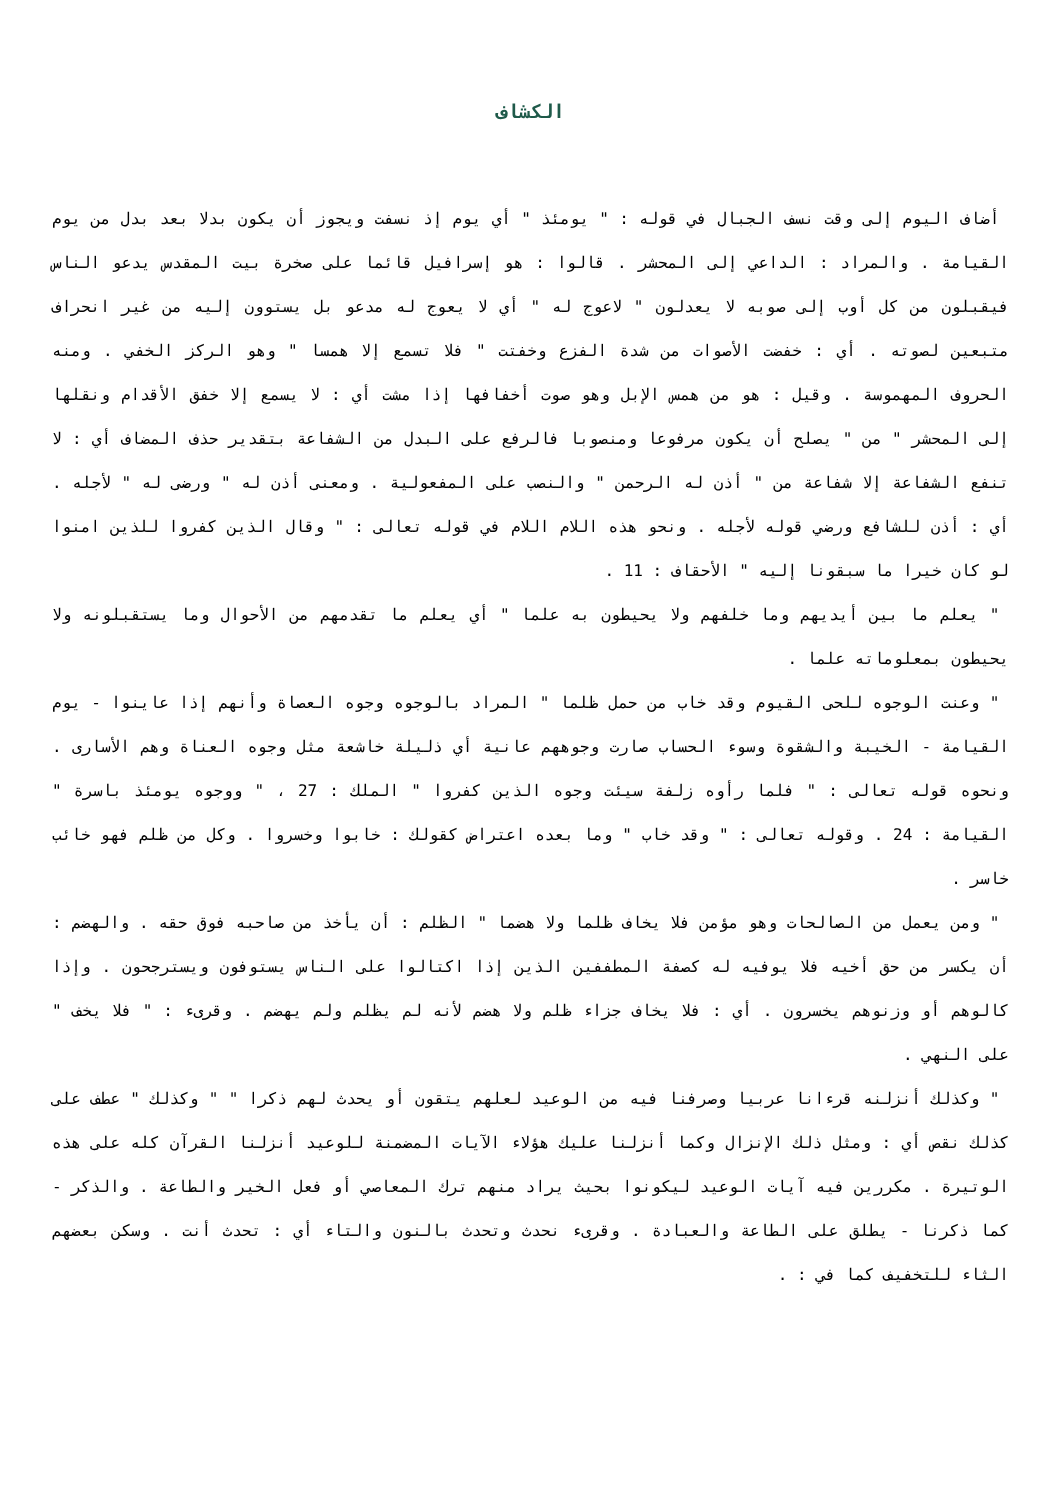الكشاف
أضاف اليوم إلى وقت نسف الجبال في قوله : " يومئذ " أي يوم إذ نسفت ويجوز أن يكون بدلا بعد بدل من يوم القيامة . والمراد : الداعي إلى المحشر . قالوا : هو إسرافيل قائما على صخرة بيت المقدس يدعو الناس فيقبلون من كل أوب إلى صوبه لا يعدلون " لاعوج له " أي لا يعوج له مدعو بل يستوون إليه من غير انحراف متبعين لصوته . أي : خفضت الأصوات من شدة الفزع وخفتت " فلا تسمع إلا همسا " وهو الركز الخفي . ومنه الحروف المهموسة . وقيل : هو من همس الإبل وهو صوت أخفافها إذا مشت أي : لا يسمع إلا خفق الأقدام ونقلها إلى المحشر " من " يصلح أن يكون مرفوعا ومنصوبا فالرفع على البدل من الشفاعة بتقدير حذف المضاف أي : لا تنفع الشفاعة إلا شفاعة من " أذن له الرحمن " والنصب على المفعولية . ومعنى أذن له " ورضى له " لأجله . أي : أذن للشافع ورضي قوله لأجله . ونحو هذه اللام اللام في قوله تعالى : " وقال الذين كفروا للذين امنوا لو كان خيرا ما سبقونا إليه " الأحقاف : 11 .
" يعلم ما بين أيديهم وما خلفهم ولا يحيطون به علما " أي يعلم ما تقدمهم من الأحوال وما يستقبلونه ولا يحيطون بمعلوماته علما .
" وعنت الوجوه للحى القيوم وقد خاب من حمل ظلما " المراد بالوجوه وجوه العصاة وأنهم إذا عاينوا - يوم القيامة - الخيبة والشقوة وسوء الحساب صارت وجوههم عانية أي ذليلة خاشعة مثل وجوه العناة وهم الأسارى . ونحوه قوله تعالى : " فلما رأوه زلفة سيئت وجوه الذين كفروا " الملك : 27 ، " ووجوه يومئذ باسرة " القيامة : 24 . وقوله تعالى : " وقد خاب " وما بعده اعتراض كقولك : خابوا وخسروا . وكل من ظلم فهو خائب خاسر .
" ومن يعمل من الصالحات وهو مؤمن فلا يخاف ظلما ولا هضما " الظلم : أن يأخذ من صاحبه فوق حقه . والهضم : أن يكسر من حق أخيه فلا يوفيه له كصفة المطففين الذين إذا اكتالوا على الناس يستوفون ويسترجحون . وإذا كالوهم أو وزنوهم يخسرون . أي : فلا يخاف جزاء ظلم ولا هضم لأنه لم يظلم ولم يهضم . وقرىء : " فلا يخف " على النهي .
" وكذلك أنزلنه قرءانا عربيا وصرفنا فيه من الوعيد لعلهم يتقون أو يحدث لهم ذكرا " " وكذلك " عطف على كذلك نقص أي : ومثل ذلك الإنزال وكما أنزلنا عليك هؤلاء الآيات المضمنة للوعيد أنزلنا القرآن كله على هذه الوتيرة . مكررين فيه آيات الوعيد ليكونوا بحيث يراد منهم ترك المعاصي أو فعل الخير والطاعة . والذكر - كما ذكرنا - يطلق على الطاعة والعبادة . وقرىء نحدث وتحدث بالنون والتاء أي : تحدث أنت . وسكن بعضهم الثاء للتخفيف كما في : .